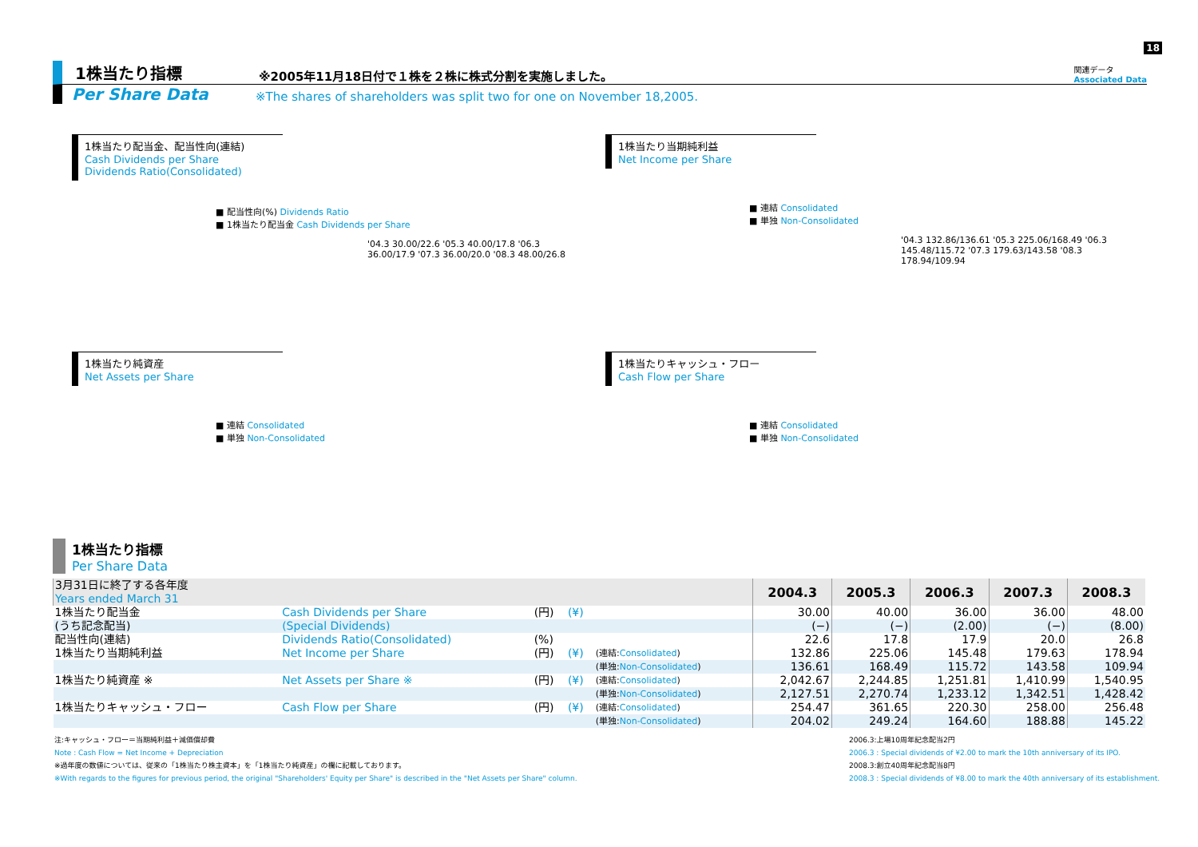18
1株当たり指標 ※2005年11月18日付で１株を２株に株式分割を実施しました。 関連データ
Associated Data
Per Share Data ※The shares of shareholders was split two for one on November 18,2005.
1株当たり配当金、配当性向(連結)
Cash Dividends per Share
Dividends Ratio(Consolidated)
■ 配当性向(%) Dividends Ratio
■ 1株当たり配当金 Cash Dividends per Share
'04.3 30.00/22.6 '05.3 40.00/17.8 '06.3 36.00/17.9 '07.3 36.00/20.0 '08.3 48.00/26.8
1株当たり当期純利益
Net Income per Share
■ 連結 Consolidated
■ 単独 Non-Consolidated
'04.3 132.86/136.61 '05.3 225.06/168.49 '06.3 145.48/115.72 '07.3 179.63/143.58 '08.3 178.94/109.94
1株当たり純資産
Net Assets per Share
■ 連結 Consolidated
■ 単独 Non-Consolidated
1株当たりキャッシュ・フロー
Cash Flow per Share
■ 連結 Consolidated
■ 単独 Non-Consolidated
1株当たり指標
Per Share Data
| 3月31日に終了する各年度 Years ended March 31 | | | | | 2004.3 | 2005.3 | 2006.3 | 2007.3 | 2008.3 |
| --- | --- | --- | --- | --- | --- | --- | --- | --- | --- |
| 1株当たり配当金 | Cash Dividends per Share | (円) | (¥) | | 30.00 | 40.00 | 36.00 | 36.00 | 48.00 |
| (うち記念配当) | (Special Dividends) | | | | (−) | (−) | (2.00) | (−) | (8.00) |
| 配当性向(連結) | Dividends Ratio(Consolidated) | (%) | | | 22.6 | 17.8 | 17.9 | 20.0 | 26.8 |
| 1株当たり当期純利益 | Net Income per Share | (円) | (¥) | (連結: Consolidated ) | 132.86 | 225.06 | 145.48 | 179.63 | 178.94 |
| | | | | (単独: Non-Consolidated ) | 136.61 | 168.49 | 115.72 | 143.58 | 109.94 |
| 1株当たり純資産 ※ | Net Assets per Share ※ | (円) | (¥) | (連結: Consolidated ) | 2,042.67 | 2,244.85 | 1,251.81 | 1,410.99 | 1,540.95 |
| | | | | (単独: Non-Consolidated ) | 2,127.51 | 2,270.74 | 1,233.12 | 1,342.51 | 1,428.42 |
| 1株当たりキャッシュ・フロー | Cash Flow per Share | (円) | (¥) | (連結: Consolidated ) | 254.47 | 361.65 | 220.30 | 258.00 | 256.48 |
| | | | | (単独: Non-Consolidated ) | 204.02 | 249.24 | 164.60 | 188.88 | 145.22 |
注:キャッシュ・フロー＝当期純利益＋減価償却費
Note : Cash Flow = Net Income + Depreciation
※過年度の数値については、従来の「1株当たり株主資本」を「1株当たり純資産」の欄に記載しております。
※With regards to the figures for previous period, the original "Shareholders' Equity per Share" is described in the "Net Assets per Share" column.
2006.3:上場10周年記念配当2円
2006.3 : Special dividends of ¥2.00 to mark the 10th anniversary of its IPO.
2008.3:創立40周年記念配当8円
2008.3 : Special dividends of ¥8.00 to mark the 40th anniversary of its establishment.